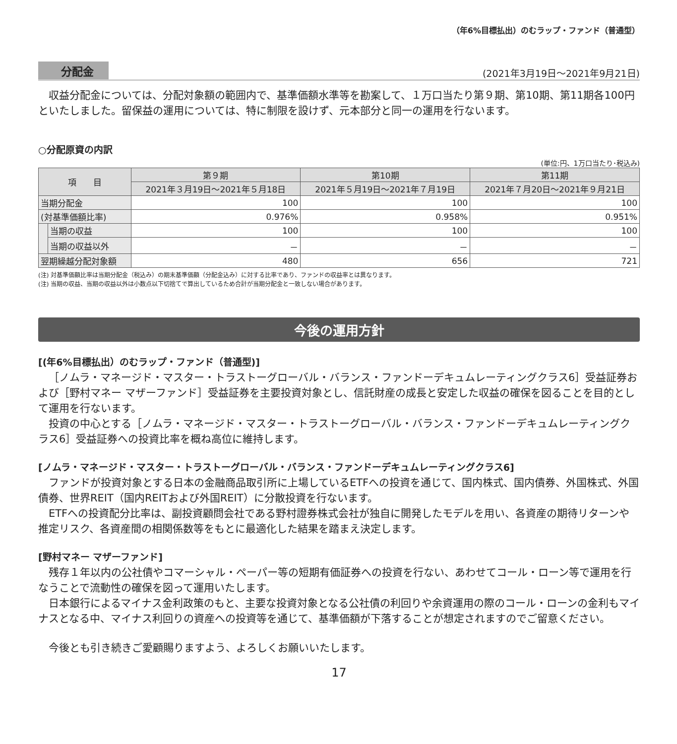（年6%目標払出）のむラップ・ファンド（普通型）
分配金 (2021年3月19日～2021年9月21日)
収益分配金については、分配対象額の範囲内で、基準価額水準等を勘案して、１万口当たり第９期、第10期、第11期各100円といたしました。留保益の運用については、特に制限を設けず、元本部分と同一の運用を行ないます。
○分配原資の内訳
(単位:円、1万口当たり･税込み)
| 項 目 | | 第９期 | 第10期 | 第11期 |
| --- | --- | --- | --- | --- |
| | | 2021年３月19日～2021年５月18日 | 2021年５月19日～2021年７月19日 | 2021年７月20日～2021年９月21日 |
| 当期分配金 | | 100 | 100 | 100 |
| (対基準価額比率) | | 0.976% | 0.958% | 0.951% |
| | 当期の収益 | 100 | 100 | 100 |
| | 当期の収益以外 | － | － | － |
| 翌期繰越分配対象額 | | 480 | 656 | 721 |
(注) 対基準価額比率は当期分配金（税込み）の期末基準価額（分配金込み）に対する比率であり、ファンドの収益率とは異なります。
(注) 当期の収益、当期の収益以外は小数点以下切捨てで算出しているため合計が当期分配金と一致しない場合があります。
今後の運用方針
[(年6%目標払出）のむラップ・ファンド（普通型)]
［ノムラ・マネージド・マスター・トラストーグローバル・バランス・ファンドーデキュムレーティングクラス6］受益証券および［野村マネー マザーファンド］受益証券を主要投資対象とし、信託財産の成長と安定した収益の確保を図ることを目的として運用を行ないます。
投資の中心とする［ノムラ・マネージド・マスター・トラストーグローバル・バランス・ファンドーデキュムレーティングクラス6］受益証券への投資比率を概ね高位に維持します。
[ノムラ・マネージド・マスター・トラストーグローバル・バランス・ファンドーデキュムレーティングクラス6]
ファンドが投資対象とする日本の金融商品取引所に上場しているETFへの投資を通じて、国内株式、国内債券、外国株式、外国債券、世界REIT（国内REITおよび外国REIT）に分散投資を行ないます。
ETFへの投資配分比率は、副投資顧問会社である野村證券株式会社が独自に開発したモデルを用い、各資産の期待リターンや推定リスク、各資産間の相関係数等をもとに最適化した結果を踏まえ決定します。
[野村マネー マザーファンド]
残存１年以内の公社債やコマーシャル・ペーパー等の短期有価証券への投資を行ない、あわせてコール・ローン等で運用を行なうことで流動性の確保を図って運用いたします。
日本銀行によるマイナス金利政策のもと、主要な投資対象となる公社債の利回りや余資運用の際のコール・ローンの金利もマイナスとなる中、マイナス利回りの資産への投資等を通じて、基準価額が下落することが想定されますのでご留意ください。
今後とも引き続きご愛顧賜りますよう、よろしくお願いいたします。
17